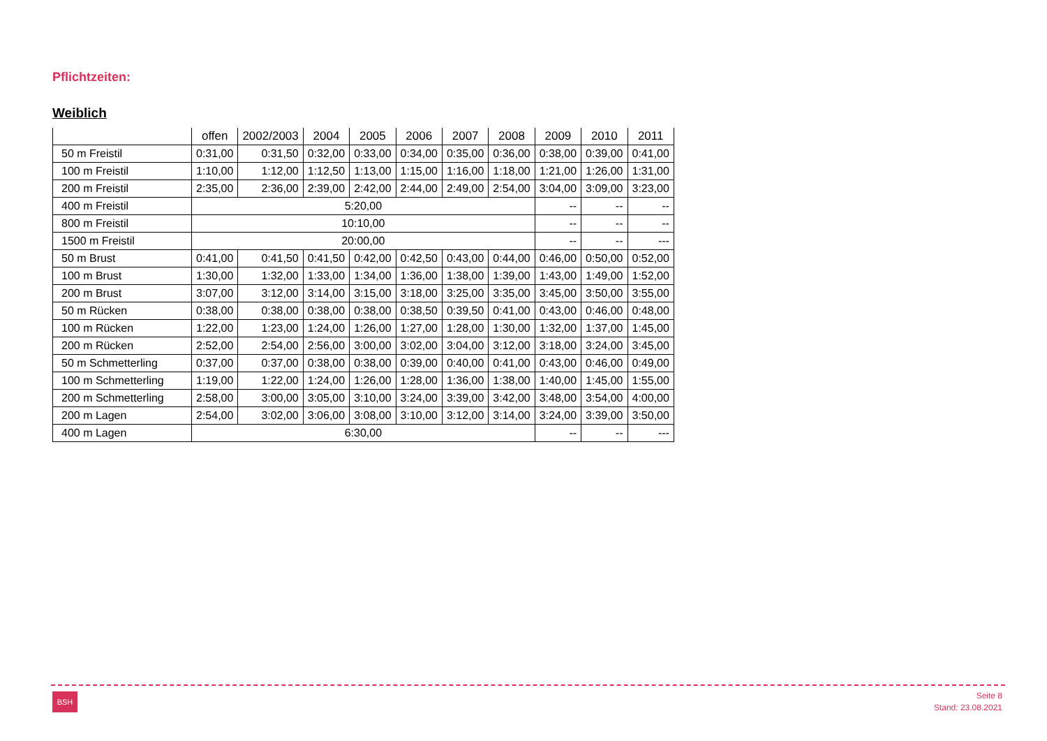Pflichtzeiten:
Weiblich
| | offen | 2002/2003 | 2004 | 2005 | 2006 | 2007 | 2008 | 2009 | 2010 | 2011 |
| --- | --- | --- | --- | --- | --- | --- | --- | --- | --- | --- |
| 50 m Freistil | 0:31,00 | 0:31,50 | 0:32,00 | 0:33,00 | 0:34,00 | 0:35,00 | 0:36,00 | 0:38,00 | 0:39,00 | 0:41,00 |
| 100 m Freistil | 1:10,00 | 1:12,00 | 1:12,50 | 1:13,00 | 1:15,00 | 1:16,00 | 1:18,00 | 1:21,00 | 1:26,00 | 1:31,00 |
| 200 m Freistil | 2:35,00 | 2:36,00 | 2:39,00 | 2:42,00 | 2:44,00 | 2:49,00 | 2:54,00 | 3:04,00 | 3:09,00 | 3:23,00 |
| 400 m Freistil | 5:20,00 | | | | | | | -- | -- | -- |
| 800 m Freistil | 10:10,00 | | | | | | | -- | -- | -- |
| 1500 m Freistil | 20:00,00 | | | | | | | -- | -- | --- |
| 50 m Brust | 0:41,00 | 0:41,50 | 0:41,50 | 0:42,00 | 0:42,50 | 0:43,00 | 0:44,00 | 0:46,00 | 0:50,00 | 0:52,00 |
| 100 m Brust | 1:30,00 | 1:32,00 | 1:33,00 | 1:34,00 | 1:36,00 | 1:38,00 | 1:39,00 | 1:43,00 | 1:49,00 | 1:52,00 |
| 200 m Brust | 3:07,00 | 3:12,00 | 3:14,00 | 3:15,00 | 3:18,00 | 3:25,00 | 3:35,00 | 3:45,00 | 3:50,00 | 3:55,00 |
| 50 m Rücken | 0:38,00 | 0:38,00 | 0:38,00 | 0:38,00 | 0:38,50 | 0:39,50 | 0:41,00 | 0:43,00 | 0:46,00 | 0:48,00 |
| 100 m Rücken | 1:22,00 | 1:23,00 | 1:24,00 | 1:26,00 | 1:27,00 | 1:28,00 | 1:30,00 | 1:32,00 | 1:37,00 | 1:45,00 |
| 200 m Rücken | 2:52,00 | 2:54,00 | 2:56,00 | 3:00,00 | 3:02,00 | 3:04,00 | 3:12,00 | 3:18,00 | 3:24,00 | 3:45,00 |
| 50 m Schmetterling | 0:37,00 | 0:37,00 | 0:38,00 | 0:38,00 | 0:39,00 | 0:40,00 | 0:41,00 | 0:43,00 | 0:46,00 | 0:49,00 |
| 100 m Schmetterling | 1:19,00 | 1:22,00 | 1:24,00 | 1:26,00 | 1:28,00 | 1:36,00 | 1:38,00 | 1:40,00 | 1:45,00 | 1:55,00 |
| 200 m Schmetterling | 2:58,00 | 3:00,00 | 3:05,00 | 3:10,00 | 3:24,00 | 3:39,00 | 3:42,00 | 3:48,00 | 3:54,00 | 4:00,00 |
| 200 m Lagen | 2:54,00 | 3:02,00 | 3:06,00 | 3:08,00 | 3:10,00 | 3:12,00 | 3:14,00 | 3:24,00 | 3:39,00 | 3:50,00 |
| 400 m Lagen | 6:30,00 | | | | | | | -- | -- | --- |
BSH
Seite 8
Stand: 23.08.2021